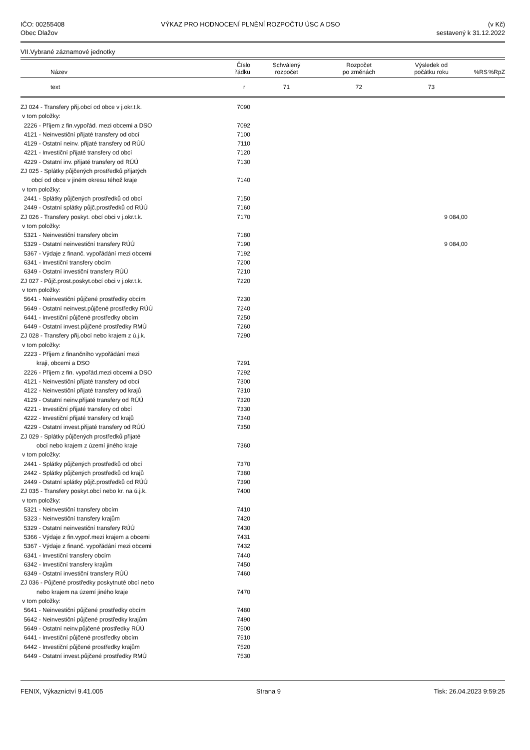IČO: 00255408
Obec Dlažov
VÝKAZ PRO HODNOCENÍ PLNĚNÍ ROZPOČTU ÚSC A DSO
(v Kč)
sestavený k 31.12.2022
VII.Vybrané záznamové jednotky
| Název | Číslo řádku | Schválený rozpočet | Rozpočet po změnách | Výsledek od počátku roku | %RS | %RpZ |
| --- | --- | --- | --- | --- | --- | --- |
| text | r | 71 | 72 | 73 | | |
| ZJ 024 - Transfery přij.obcí od obce v j.okr.t.k. | 7090 | | | | | |
| v tom položky: | | | | | | |
| 2226 - Příjem z fin.vypořád. mezi obcemi a DSO | 7092 | | | | | |
| 4121 - Neinvestiční přijaté transfery od obcí | 7100 | | | | | |
| 4129 - Ostatní neinv. přijaté transfery od RÚÚ | 7110 | | | | | |
| 4221 - Investiční přijaté transfery od obcí | 7120 | | | | | |
| 4229 - Ostatní inv. přijaté transfery od RÚÚ | 7130 | | | | | |
| ZJ 025 - Splátky půjčených prostředků přijatých | | | | | | |
| obcí od obce v jiném okresu téhož kraje | 7140 | | | | | |
| v tom položky: | | | | | | |
| 2441 - Splátky půjčených prostředků od obcí | 7150 | | | | | |
| 2449 - Ostatní splátky půjč.prostředků od RÚÚ | 7160 | | | | | |
| ZJ 026 - Transfery poskyt. obcí obci v j.okr.t.k. | 7170 | | | 9 084,00 | | |
| v tom položky: | | | | | | |
| 5321 - Neinvestiční transfery obcím | 7180 | | | | | |
| 5329 - Ostatní neinvestiční transfery RÚÚ | 7190 | | | 9 084,00 | | |
| 5367 - Výdaje z finanč. vypořádání mezi obcemi | 7192 | | | | | |
| 6341 - Investiční transfery obcím | 7200 | | | | | |
| 6349 - Ostatní investiční transfery RÚÚ | 7210 | | | | | |
| ZJ 027 - Půjč.prost.poskyt.obcí obci v j.okr.t.k. | 7220 | | | | | |
| v tom položky: | | | | | | |
| 5641 - Neinvestiční půjčené prostředky obcím | 7230 | | | | | |
| 5649 - Ostatní neinvest.půjčené prostředky RÚÚ | 7240 | | | | | |
| 6441 - Investiční půjčené prostředky obcím | 7250 | | | | | |
| 6449 - Ostatní invest.půjčené prostředky RMÚ | 7260 | | | | | |
| ZJ 028 - Transfery přij.obcí nebo krajem z ú.j.k. | 7290 | | | | | |
| v tom položky: | | | | | | |
| 2223 - Příjem z finančního vypořádání mezi | | | | | | |
| kraji, obcemi a DSO | 7291 | | | | | |
| 2226 - Příjem z fin. vypořád.mezi obcemi a DSO | 7292 | | | | | |
| 4121 - Neinvestiční přijaté transfery od obcí | 7300 | | | | | |
| 4122 - Neinvestiční přijaté transfery od krajů | 7310 | | | | | |
| 4129 - Ostatní neinv.přijaté transfery od RÚÚ | 7320 | | | | | |
| 4221 - Investiční přijaté transfery od obcí | 7330 | | | | | |
| 4222 - Investiční přijaté transfery od krajů | 7340 | | | | | |
| 4229 - Ostatní invest.přijaté transfery od RÚÚ | 7350 | | | | | |
| ZJ 029 - Splátky půjčených prostředků přijaté | | | | | | |
| obcí nebo krajem z území jiného kraje | 7360 | | | | | |
| v tom položky: | | | | | | |
| 2441 - Splátky půjčených prostředků od obcí | 7370 | | | | | |
| 2442 - Splátky půjčených prostředků od krajů | 7380 | | | | | |
| 2449 - Ostatní splátky půjč.prostředků od RÚÚ | 7390 | | | | | |
| ZJ 035 - Transfery poskyt.obcí nebo kr. na ú.j.k. | 7400 | | | | | |
| v tom položky: | | | | | | |
| 5321 - Neinvestiční transfery obcím | 7410 | | | | | |
| 5323 - Neinvestiční transfery krajům | 7420 | | | | | |
| 5329 - Ostatní neinvestiční transfery RÚÚ | 7430 | | | | | |
| 5366 - Výdaje z fin.vypoř.mezi krajem a obcemi | 7431 | | | | | |
| 5367 - Výdaje z finanč. vypořádání mezi obcemi | 7432 | | | | | |
| 6341 - Investiční transfery obcím | 7440 | | | | | |
| 6342 - Investiční transfery krajům | 7450 | | | | | |
| 6349 - Ostatní investiční transfery RÚÚ | 7460 | | | | | |
| ZJ 036 - Půjčené prostředky poskytnuté obcí nebo | | | | | | |
| nebo krajem na území jiného kraje | 7470 | | | | | |
| v tom položky: | | | | | | |
| 5641 - Neinvestiční půjčené prostředky obcím | 7480 | | | | | |
| 5642 - Neinvestiční půjčené prostředky krajům | 7490 | | | | | |
| 5649 - Ostatní neinv.půjčené prostředky RÚÚ | 7500 | | | | | |
| 6441 - Investiční půjčené prostředky obcím | 7510 | | | | | |
| 6442 - Investiční půjčené prostředky krajům | 7520 | | | | | |
| 6449 - Ostatní invest.půjčené prostředky RMÚ | 7530 | | | | | |
FENIX, Výkaznictví 9.41.005 Strana 9 Tisk: 26.04.2023 9:59:25